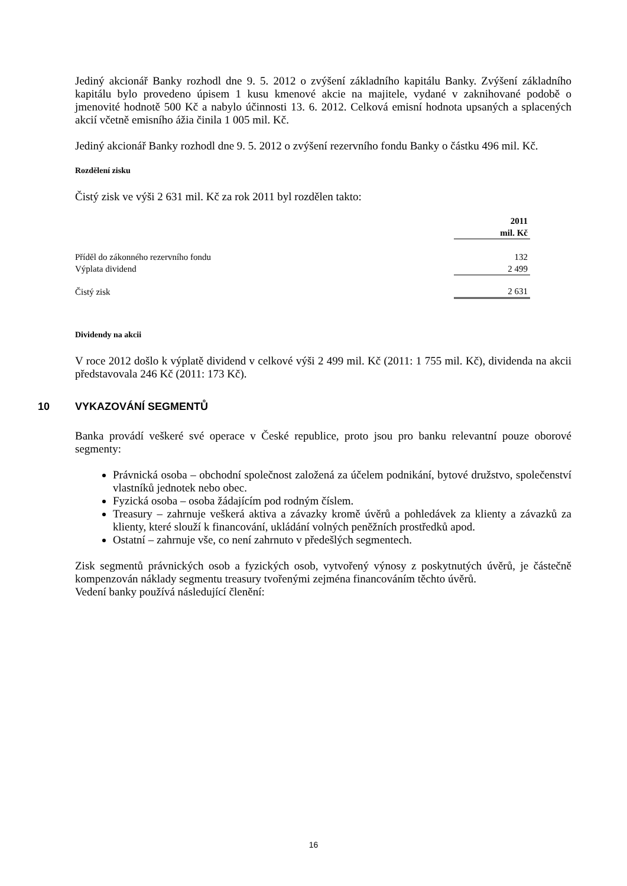Jediný akcionář Banky rozhodl dne 9. 5. 2012 o zvýšení základního kapitálu Banky. Zvýšení základního kapitálu bylo provedeno úpisem 1 kusu kmenové akcie na majitele, vydané v zaknihované podobě o jmenovité hodnotě 500 Kč a nabylo účinnosti 13. 6. 2012. Celková emisní hodnota upsaných a splacených akcií včetně emisního ážia činila 1 005 mil. Kč.
Jediný akcionář Banky rozhodl dne 9. 5. 2012 o zvýšení rezervního fondu Banky o částku 496 mil. Kč.
Rozdělení zisku
Čistý zisk ve výši 2 631 mil. Kč za rok 2011 byl rozdělen takto:
| | 2011 mil. Kč |
| Příděl do zákonného rezervního fondu | 132 |
| Výplata dividend | 2 499 |
| Čistý zisk | 2 631 |
Dividendy na akcii
V roce 2012 došlo k výplatě dividend v celkové výši 2 499 mil. Kč (2011: 1 755 mil. Kč), dividenda na akcii představovala 246 Kč (2011: 173 Kč).
10 VYKAZOVÁNÍ SEGMENTŮ
Banka provádí veškeré své operace v České republice, proto jsou pro banku relevantní pouze oborové segmenty:
Právnická osoba – obchodní společnost založená za účelem podnikání, bytové družstvo, společenství vlastníků jednotek nebo obec.
Fyzická osoba – osoba žádajícím pod rodným číslem.
Treasury – zahrnuje veškerá aktiva a závazky kromě úvěrů a pohledávek za klienty a závazků za klienty, které slouží k financování, ukládání volných peněžních prostředků apod.
Ostatní – zahrnuje vše, co není zahrnuto v předešlých segmentech.
Zisk segmentů právnických osob a fyzických osob, vytvořený výnosy z poskytnutých úvěrů, je částečně kompenzován náklady segmentu treasury tvořenými zejména financováním těchto úvěrů.
Vedení banky používá následující členění:
16